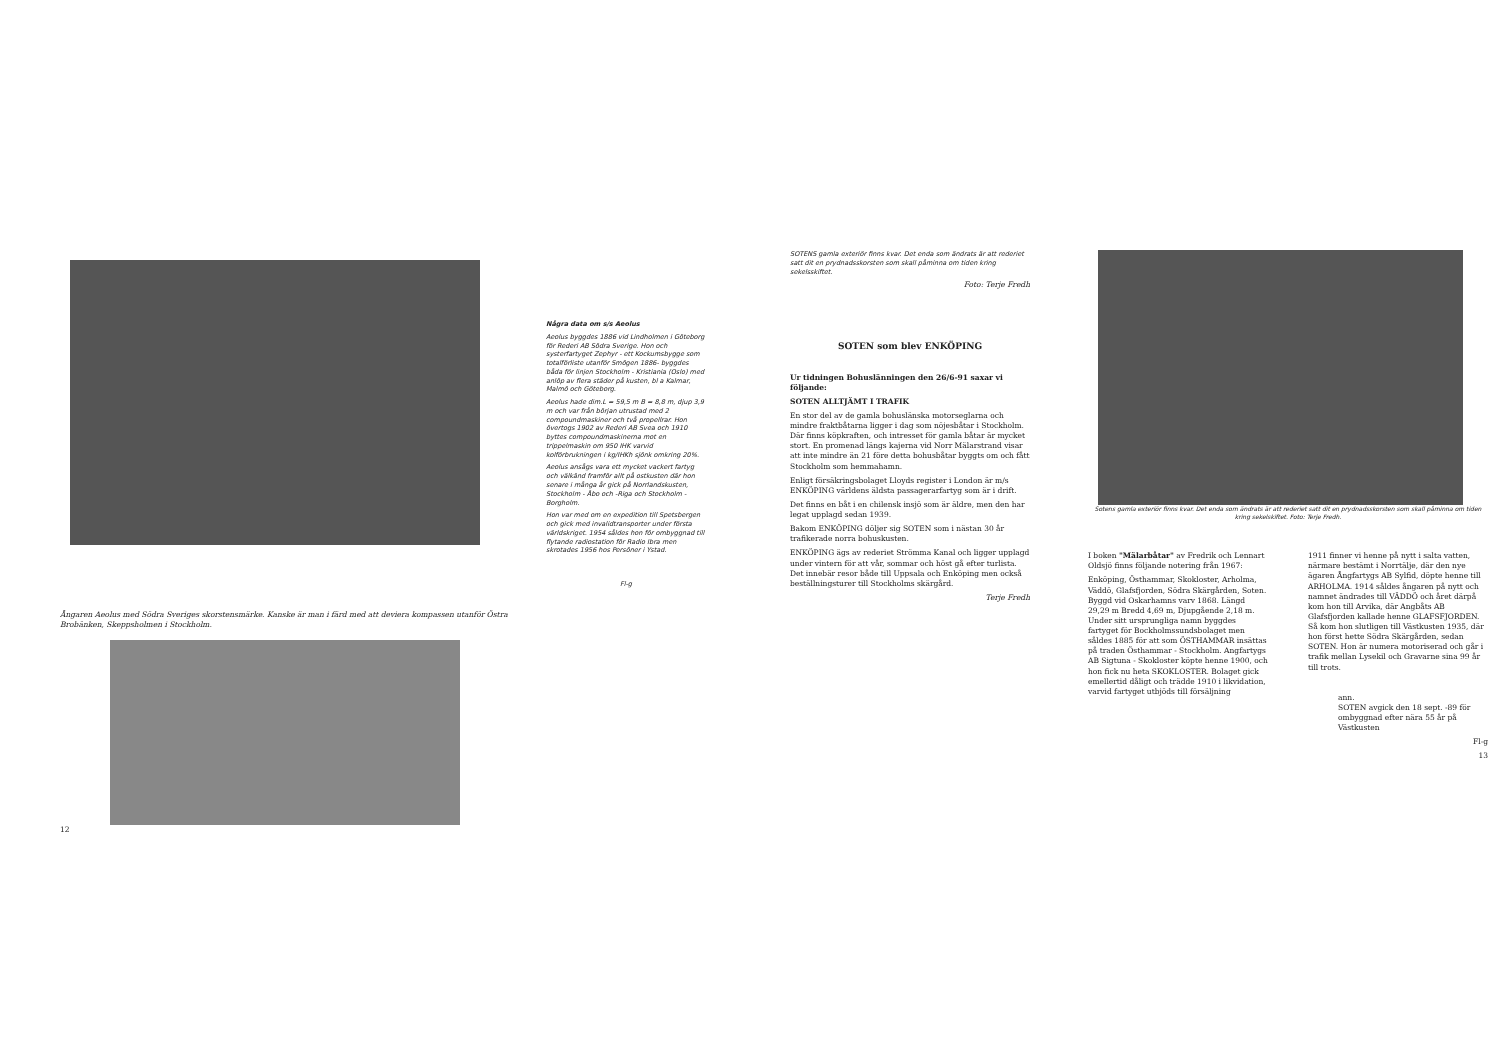Ångaren Aeolus med Södra Sveriges skorstensmärke. Kanske är man i färd med att deviera kompassen utanför Östra Brobänken, Skeppsholmen i Stockholm.
12
Några data om s/s Aeolus
Aeolus byggdes 1886 vid Lindholmen i Göteborg för Rederi AB Södra Sverige. Hon och systerfartyget Zephyr - ett Kockumsbygge som totalförliste utanför Smögen 1886- byggdes båda för linjen Stockholm - Kristiania (Oslo) med anlöp av flera städer på kusten, bl a Kalmar, Malmö och Göteborg.
Aeolus hade dim.L = 59,5 m B = 8,8 m, djup 3,9 m och var från början utrustad med 2 compoundmaskiner och två propellrar. Hon övertogs 1902 av Rederi AB Svea och 1910 byttes compoundmaskinerna mot en trippelmaskin om 950 IHK varvid kolförbrukningen i kg/IHKh sjönk omkring 20%.
Aeolus ansågs vara ett mycket vackert fartyg och välkänd framför allt på ostkusten där hon senare i många år gick på Norrlandskusten, Stockholm - Åbo och -Riga och Stockholm - Borgholm.
Hon var med om en expedition till Spetsbergen och gick med invalidtransporter under första världskriget. 1954 såldes hon för ombyggnad till flytande radiostation för Radio Ibra men skrotades 1956 hos Persöner i Ystad.
Fl-g
SOTENS gamla exteriör finns kvar. Det enda som ändrats är att rederiet satt dit en prydnadsskorsten som skall påminna om tiden kring sekelsskiftet.
Foto: Terje Fredh
SOTEN som blev ENKÖPING
Ur tidningen Bohuslänningen den 26/6-91 saxar vi följande:
SOTEN ALLTJÄMT I TRAFIK
En stor del av de gamla bohuslänska motorseglarna och mindre fraktbåtarna ligger i dag som nöjesbåtar i Stockholm. Där finns köpkraften, och intresset för gamla båtar är mycket stort. En promenad längs kajerna vid Norr Mälarstrand visar att inte mindre än 21 före detta bohusbåtar byggts om och fått Stockholm som hemmahamn.
Enligt försäkringsbolaget Lloyds register i London är m/s ENKÖPING världens äldsta passagerarfartyg som är i drift.
Det finns en båt i en chilensk insjö som är äldre, men den har legat upplagd sedan 1939.
Bakom ENKÖPING döljer sig SOTEN som i nästan 30 år trafikerade norra bohuskusten.
ENKÖPING ägs av rederiet Strömma Kanal och ligger upplagd under vintern för att vår, sommar och höst gå efter turlista. Det innebär resor både till Uppsala och Enköping men också beställningsturer till Stockholms skärgård.
Terje Fredh
Sotens gamla exteriör finns kvar. Det enda som ändrats är att rederiet satt dit en prydnadsskorsten som skall påminna om tiden kring sekelskiftet. Foto: Terje Fredh.
I boken "Mälarbåtar" av Fredrik och Lennart Oldsjö finns följande notering från 1967:
Enköping, Östhammar, Skokloster, Arholma, Väddö, Glafsfjorden, Södra Skärgården, Soten. Byggd vid Oskarhamns varv 1868. Längd 29,29 m Bredd 4,69 m, Djupgående 2,18 m. Under sitt ursprungliga namn byggdes fartyget för Bockholmssundsbolaget men såldes 1885 för att som ÖSTHAMMAR insättas på traden Östhammar - Stockholm. Angfartygs AB Sigtuna - Skokloster köpte henne 1900, och hon fick nu heta SKOKLOSTER. Bolaget gick emellertid dåligt och trädde 1910 i likvidation, varvid fartyget utbjöds till försäljning
1911 finner vi henne på nytt i salta vatten, närmare bestämt i Norrtälje, där den nye ägaren Ångfartygs AB Sylfid, döpte henne till ARHOLMA. 1914 såldes ångaren på nytt och namnet ändrades till VÄDDÖ och året därpå kom hon till Arvika, där Angbåts AB Glafsfjorden kallade henne GLAFSFJORDEN. Så kom hon slutligen till Västkusten 1935, där hon först hette Södra Skärgården, sedan SOTEN. Hon är numera motoriserad och går i trafik mellan Lysekil och Gravarne sina 99 år till trots.
ann.
SOTEN avgick den 18 sept. -89 för ombyggnad efter nära 55 år på Västkusten
Fl-g
13